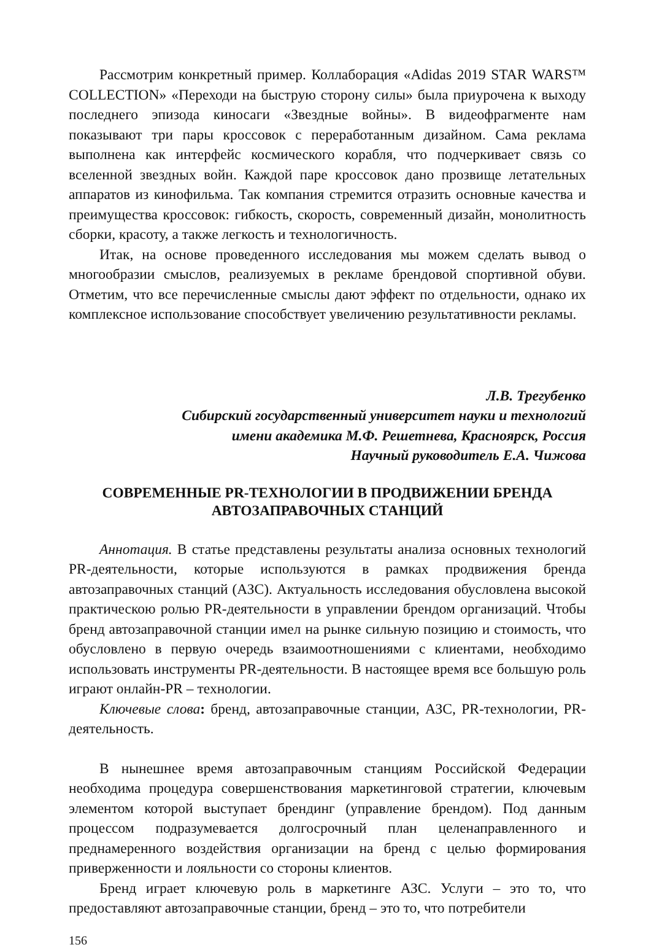Рассмотрим конкретный пример. Коллаборация «Adidas 2019 STAR WARS™ COLLECTION» «Переходи на быструю сторону силы» была приурочена к выходу последнего эпизода киносаги «Звездные войны». В видеофрагменте нам показывают три пары кроссовок с переработанным дизайном. Сама реклама выполнена как интерфейс космического корабля, что подчеркивает связь со вселенной звездных войн. Каждой паре кроссовок дано прозвище летательных аппаратов из кинофильма. Так компания стремится отразить основные качества и преимущества кроссовок: гибкость, скорость, современный дизайн, монолитность сборки, красоту, а также легкость и технологичность.
Итак, на основе проведенного исследования мы можем сделать вывод о многообразии смыслов, реализуемых в рекламе брендовой спортивной обуви. Отметим, что все перечисленные смыслы дают эффект по отдельности, однако их комплексное использование способствует увеличению результативности рекламы.
Л.В. Трегубенко
Сибирский государственный университет науки и технологий
имени академика М.Ф. Решетнева, Красноярск, Россия
Научный руководитель Е.А. Чижова
СОВРЕМЕННЫЕ PR-ТЕХНОЛОГИИ В ПРОДВИЖЕНИИ БРЕНДА
АВТОЗАПРАВОЧНЫХ СТАНЦИЙ
Аннотация. В статье представлены результаты анализа основных технологий PR-деятельности, которые используются в рамках продвижения бренда автозаправочных станций (АЗС). Актуальность исследования обусловлена высокой практическою ролью PR-деятельности в управлении брендом организаций. Чтобы бренд автозаправочной станции имел на рынке сильную позицию и стоимость, что обусловлено в первую очередь взаимоотношениями с клиентами, необходимо использовать инструменты PR-деятельности. В настоящее время все большую роль играют онлайн-PR – технологии.
Ключевые слова: бренд, автозаправочные станции, АЗС, PR-технологии, PR-деятельность.
В нынешнее время автозаправочным станциям Российской Федерации необходима процедура совершенствования маркетинговой стратегии, ключевым элементом которой выступает брендинг (управление брендом). Под данным процессом подразумевается долгосрочный план целенаправленного и преднамеренного воздействия организации на бренд с целью формирования приверженности и лояльности со стороны клиентов.
Бренд играет ключевую роль в маркетинге АЗС. Услуги – это то, что предоставляют автозаправочные станции, бренд – это то, что потребители
156